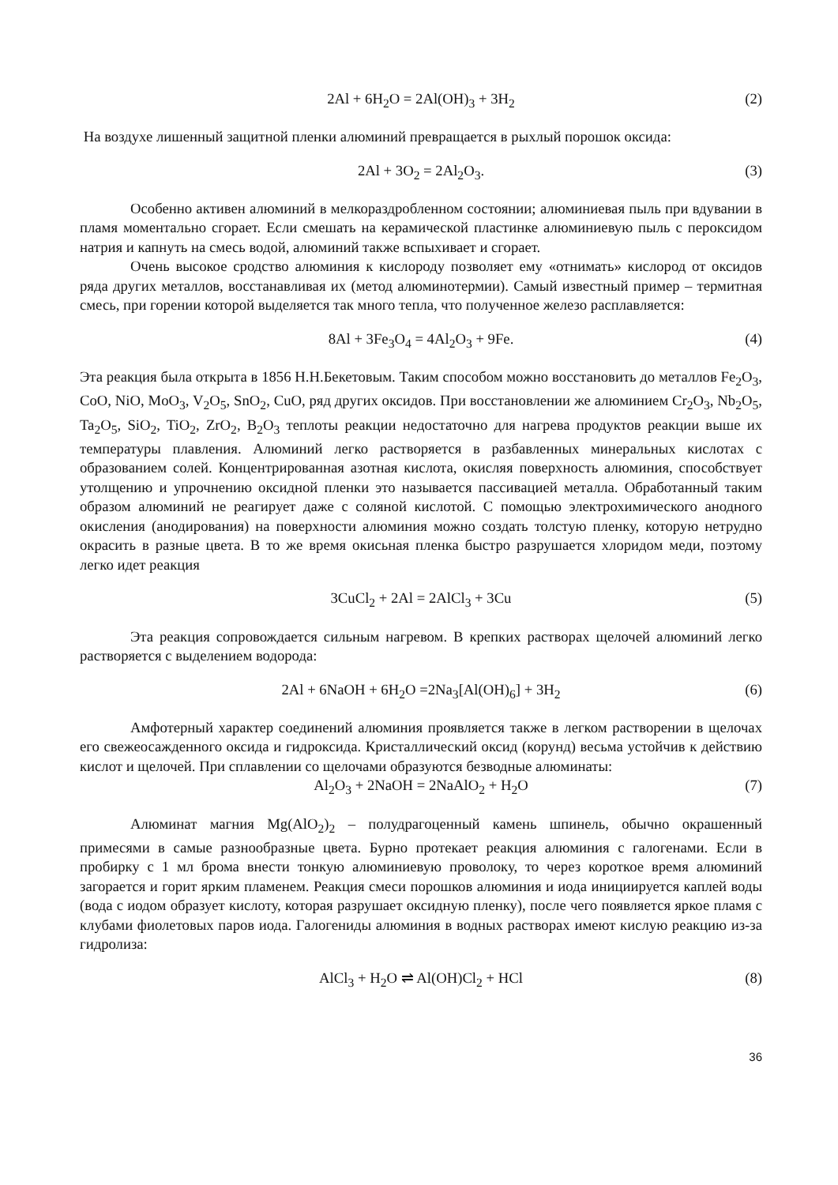2Al + 6H<sub>2</sub>O = 2Al(OH)<sub>3</sub> + 3H<sub>2</sub> (2)
На воздухе лишенный защитной пленки алюминий превращается в рыхлый порошок оксида:
2Al + 3O<sub>2</sub> = 2Al<sub>2</sub>O<sub>3</sub>. (3)
Особенно активен алюминий в мелкораздробленном состоянии; алюминиевая пыль при вдувании в пламя моментально сгорает. Если смешать на керамической пластинке алюминиевую пыль с пероксидом натрия и капнуть на смесь водой, алюминий также вспыхивает и сгорает.
Очень высокое сродство алюминия к кислороду позволяет ему «отнимать» кислород от оксидов ряда других металлов, восстанавливая их (метод алюминотермии). Самый известный пример – термитная смесь, при горении которой выделяется так много тепла, что полученное железо расплавляется:
8Al + 3Fe<sub>3</sub>O<sub>4</sub> = 4Al<sub>2</sub>O<sub>3</sub> + 9Fe. (4)
Эта реакция была открыта в 1856 Н.Н.Бекетовым. Таким способом можно восстановить до металлов Fe<sub>2</sub>O<sub>3</sub>, CoO, NiO, MoO<sub>3</sub>, V<sub>2</sub>O<sub>5</sub>, SnO<sub>2</sub>, CuO, ряд других оксидов. При восстановлении же алюминием Cr<sub>2</sub>O<sub>3</sub>, Nb<sub>2</sub>O<sub>5</sub>, Ta<sub>2</sub>O<sub>5</sub>, SiO<sub>2</sub>, TiO<sub>2</sub>, ZrO<sub>2</sub>, B<sub>2</sub>O<sub>3</sub> теплоты реакции недостаточно для нагрева продуктов реакции выше их температуры плавления. Алюминий легко растворяется в разбавленных минеральных кислотах с образованием солей. Концентрированная азотная кислота, окисляя поверхность алюминия, способствует утолщению и упрочнению оксидной пленки это называется пассивацией металла. Обработанный таким образом алюминий не реагирует даже с соляной кислотой. С помощью электрохимического анодного окисления (анодирования) на поверхности алюминия можно создать толстую пленку, которую нетрудно окрасить в разные цвета. В то же время окисьная пленка быстро разрушается хлоридом меди, поэтому легко идет реакция
3CuCl<sub>2</sub> + 2Al = 2AlCl<sub>3</sub> + 3Cu (5)
Эта реакция сопровождается сильным нагревом. В крепких растворах щелочей алюминий легко растворяется с выделением водорода:
2Al + 6NaOH + 6H<sub>2</sub>O =2Na<sub>3</sub>[Al(OH)<sub>6</sub>] + 3H<sub>2</sub> (6)
Амфотерный характер соединений алюминия проявляется также в легком растворении в щелочах его свежеосажденного оксида и гидроксида. Кристаллический оксид (корунд) весьма устойчив к действию кислот и щелочей. При сплавлении со щелочами образуются безводные алюминаты:
Al<sub>2</sub>O<sub>3</sub> + 2NaOH = 2NaAlO<sub>2</sub> + H<sub>2</sub>O (7)
Алюминат магния Mg(AlO<sub>2</sub>)<sub>2</sub> – полудрагоценный камень шпинель, обычно окрашенный примесями в самые разнообразные цвета. Бурно протекает реакция алюминия с галогенами. Если в пробирку с 1 мл брома внести тонкую алюминиевую проволоку, то через короткое время алюминий загорается и горит ярким пламенем. Реакция смеси порошков алюминия и иода инициируется каплей воды (вода с иодом образует кислоту, которая разрушает оксидную пленку), после чего появляется яркое пламя с клубами фиолетовых паров иода. Галогениды алюминия в водных растворах имеют кислую реакцию из-за гидролиза:
AlCl<sub>3</sub> + H<sub>2</sub>O ⇌ Al(OH)Cl<sub>2</sub> + HCl (8)
36